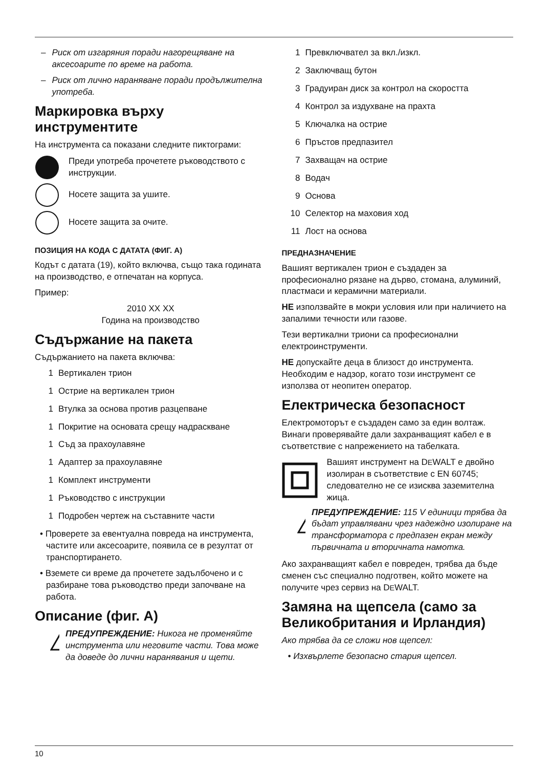– Риск от изгаряния поради нагорещяване на аксесоарите по време на работа.
– Риск от лично нараняване поради продължителна употреба.
Маркировка върху инструментите
На инструмента са показани следните пиктограми:
Преди употреба прочетете ръководството с инструкции.
Носете защита за ушите.
Носете защита за очите.
ПОЗИЦИЯ НА КОДА С ДАТАТА (ФИГ. A)
Кодът с датата (19), който включва, също така годината на производство, е отпечатан на корпуса.
Пример:
2010 XX XX
Година на производство
Съдържание на пакета
Съдържанието на пакета включва:
1 Вертикален трион
1 Острие на вертикален трион
1 Втулка за основа против разцепване
1 Покритие на основата срещу надраскване
1 Съд за прахоулавяне
1 Адаптер за прахоулавяне
1 Комплект инструменти
1 Ръководство с инструкции
1 Подробен чертеж на съставните части
• Проверете за евентуална повреда на инструмента, частите или аксесоарите, появила се в резултат от транспортирането.
• Вземете си време да прочетете задълбочено и с разбиране това ръководство преди започване на работа.
Описание (фиг. A)
!
ПРЕДУПРЕЖДЕНИЕ: Никога не променяйте инструмента или неговите части. Това може да доведе до лични наранявания и щети.
1 Превключвател за вкл./изкл.
2 Заключващ бутон
3 Градуиран диск за контрол на скоростта
4 Контрол за издухване на прахта
5 Ключалка на острие
6 Пръстов предпазител
7 Захващач на острие
8 Водач
9 Основа
10 Селектор на маховия ход
11 Лост на основа
ПРЕДНАЗНАЧЕНИЕ
Вашият вертикален трион е създаден за професионално рязане на дърво, стомана, алуминий, пластмаси и керамични материали.
НЕ използвайте в мокри условия или при наличието на запалими течности или газове.
Тези вертикални триони са професионални електроинструменти.
НЕ допускайте деца в близост до инструмента. Необходим е надзор, когато този инструмент се използва от неопитен оператор.
Електрическа безопасност
Електромоторът е създаден само за един волтаж. Винаги проверявайте дали захранващият кабел е в съответствие с напрежението на табелката.
Вашият инструмент на DEWALT е двойно изолиран в съответствие с EN 60745; следователно не се изисква заземителна жица.
!
ПРЕДУПРЕЖДЕНИЕ: 115 V единици трябва да бъдат управлявани чрез надеждно изолиране на трансформатора с предпазен екран между първичната и вторичната намотка.
Ако захранващият кабел е повреден, трябва да бъде сменен със специално подготвен, който можете на получите чрез сервиз на DEWALT.
Замяна на щепсела (само за Великобритания и Ирландия)
Ако трябва да се сложи нов щепсел:
• Изхвърлете безопасно стария щепсел.
10